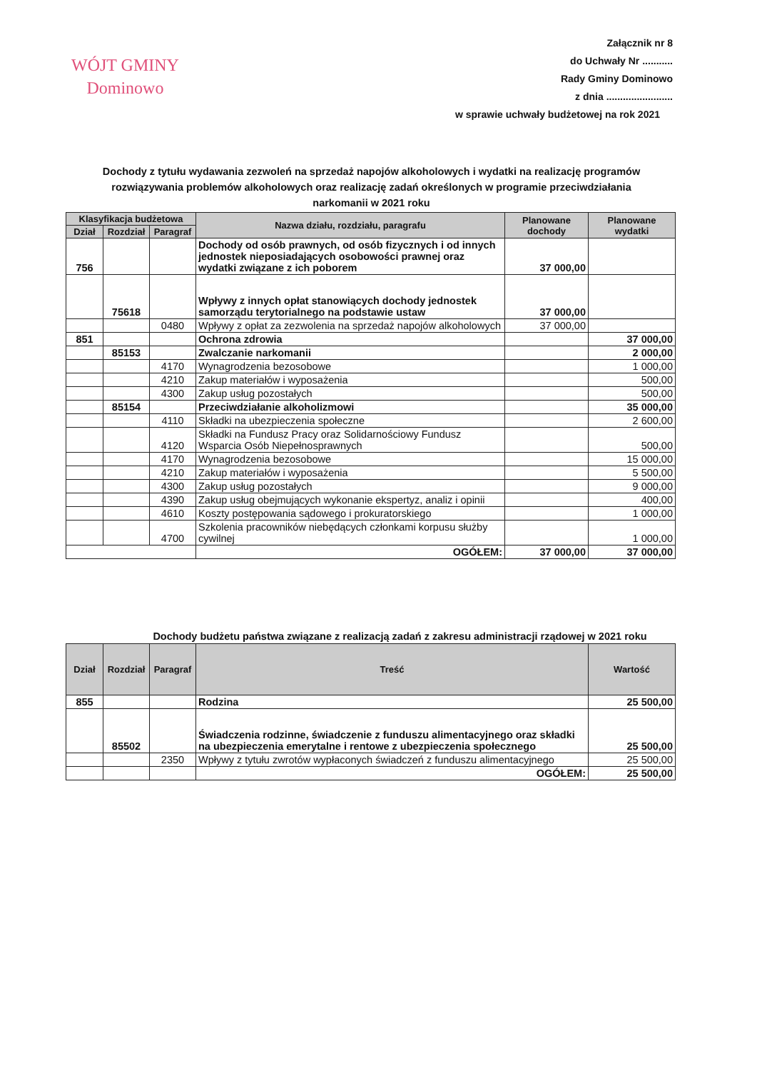WÓJT GMINY
Dominowo
Załącznik nr 8
do Uchwały Nr ...........
Rady Gminy Dominowo
z dnia ........................
w sprawie uchwały budżetowej na rok 2021
Dochody z tytułu wydawania zezwoleń na sprzedaż napojów alkoholowych i wydatki na realizację programów rozwiązywania problemów alkoholowych oraz realizację zadań określonych w programie przeciwdziałania narkomanii w 2021 roku
| Klasyfikacja budżetowa | | | Nazwa działu, rozdziału, paragrafu | Planowane dochody | Planowane wydatki |
| --- | --- | --- | --- | --- | --- |
| Dział | Rozdział | Paragraf | | | |
| 756 | | | Dochody od osób prawnych, od osób fizycznych i od innych jednostek nieposiadających osobowości prawnej oraz wydatki związane z ich poborem | 37 000,00 | |
| | 75618 | | Wpływy z innych opłat stanowiących dochody jednostek samorządu terytorialnego na podstawie ustaw | 37 000,00 | |
| | | 0480 | Wpływy z opłat za zezwolenia na sprzedaż napojów alkoholowych | 37 000,00 | |
| 851 | | | Ochrona zdrowia | | 37 000,00 |
| | 85153 | | Zwalczanie narkomanii | | 2 000,00 |
| | | 4170 | Wynagrodzenia bezosobowe | | 1 000,00 |
| | | 4210 | Zakup materiałów i wyposażenia | | 500,00 |
| | | 4300 | Zakup usług pozostałych | | 500,00 |
| | 85154 | | Przeciwdziałanie alkoholizmowi | | 35 000,00 |
| | | 4110 | Składki na ubezpieczenia społeczne | | 2 600,00 |
| | | 4120 | Składki na Fundusz Pracy oraz Solidarnościowy Fundusz Wsparcia Osób Niepełnosprawnych | | 500,00 |
| | | 4170 | Wynagrodzenia bezosobowe | | 15 000,00 |
| | | 4210 | Zakup materiałów i wyposażenia | | 5 500,00 |
| | | 4300 | Zakup usług pozostałych | | 9 000,00 |
| | | 4390 | Zakup usług obejmujących wykonanie ekspertyz, analiz i opinii | | 400,00 |
| | | 4610 | Koszty postępowania sądowego i prokuratorskiego | | 1 000,00 |
| | | 4700 | Szkolenia pracowników niebędących członkami korpusu służby cywilnej | | 1 000,00 |
| | | | OGÓŁEM: | 37 000,00 | 37 000,00 |
Dochody budżetu państwa związane z realizacją zadań z zakresu administracji rządowej w 2021 roku
| Dział | Rozdział | Paragraf | Treść | Wartość |
| --- | --- | --- | --- | --- |
| 855 | | | Rodzina | 25 500,00 |
| | 85502 | | Świadczenia rodzinne, świadczenie z funduszu alimentacyjnego oraz składki na ubezpieczenia emerytalne i rentowe z ubezpieczenia społecznego | 25 500,00 |
| | | 2350 | Wpływy z tytułu zwrotów wypłaconych świadczeń z funduszu alimentacyjnego | 25 500,00 |
| | | | OGÓŁEM: | 25 500,00 |